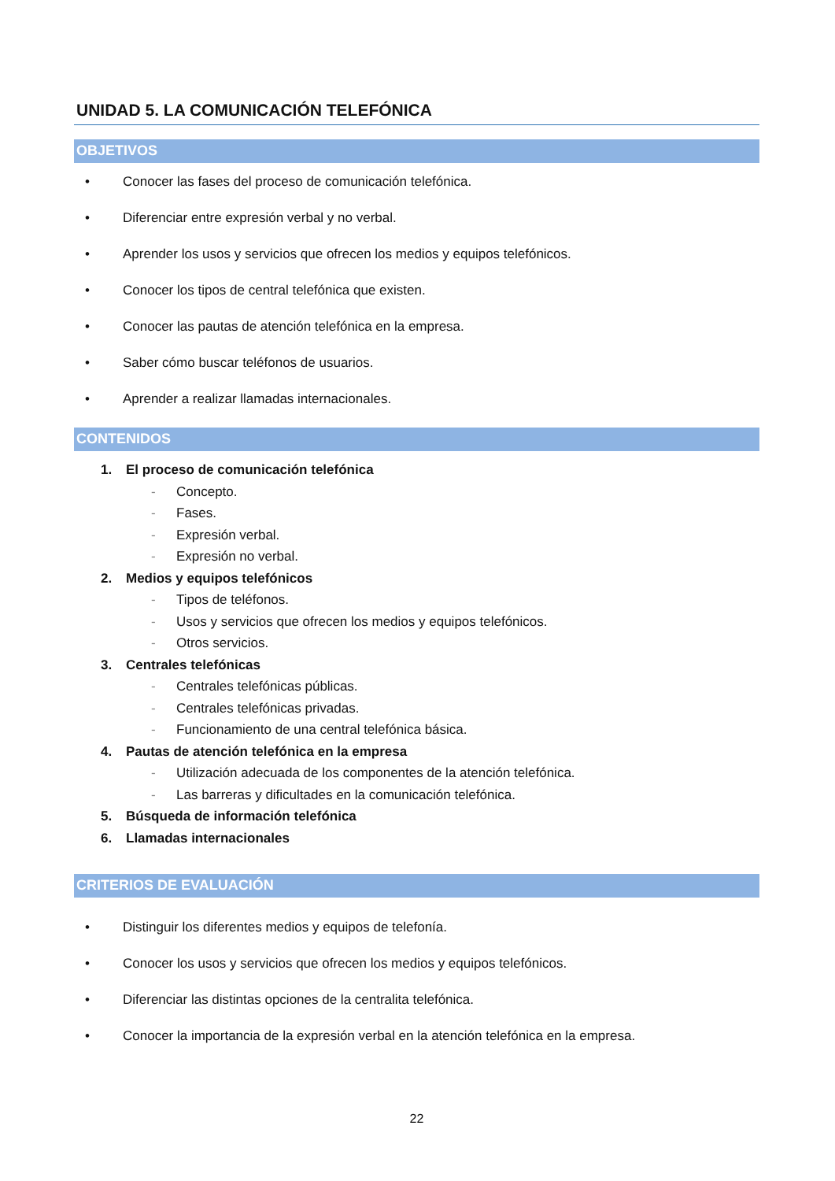UNIDAD 5. LA COMUNICACIÓN TELEFÓNICA
OBJETIVOS
• Conocer las fases del proceso de comunicación telefónica.
• Diferenciar entre expresión verbal y no verbal.
• Aprender los usos y servicios que ofrecen los medios y equipos telefónicos.
• Conocer los tipos de central telefónica que existen.
• Conocer las pautas de atención telefónica en la empresa.
• Saber cómo buscar teléfonos de usuarios.
• Aprender a realizar llamadas internacionales.
CONTENIDOS
1. El proceso de comunicación telefónica
- Concepto.
- Fases.
- Expresión verbal.
- Expresión no verbal.
2. Medios y equipos telefónicos
- Tipos de teléfonos.
- Usos y servicios que ofrecen los medios y equipos telefónicos.
- Otros servicios.
3. Centrales telefónicas
- Centrales telefónicas públicas.
- Centrales telefónicas privadas.
- Funcionamiento de una central telefónica básica.
4. Pautas de atención telefónica en la empresa
- Utilización adecuada de los componentes de la atención telefónica.
- Las barreras y dificultades en la comunicación telefónica.
5. Búsqueda de información telefónica
6. Llamadas internacionales
CRITERIOS DE EVALUACIÓN
• Distinguir los diferentes medios y equipos de telefonía.
• Conocer los usos y servicios que ofrecen los medios y equipos telefónicos.
• Diferenciar las distintas opciones de la centralita telefónica.
• Conocer la importancia de la expresión verbal en la atención telefónica en la empresa.
22